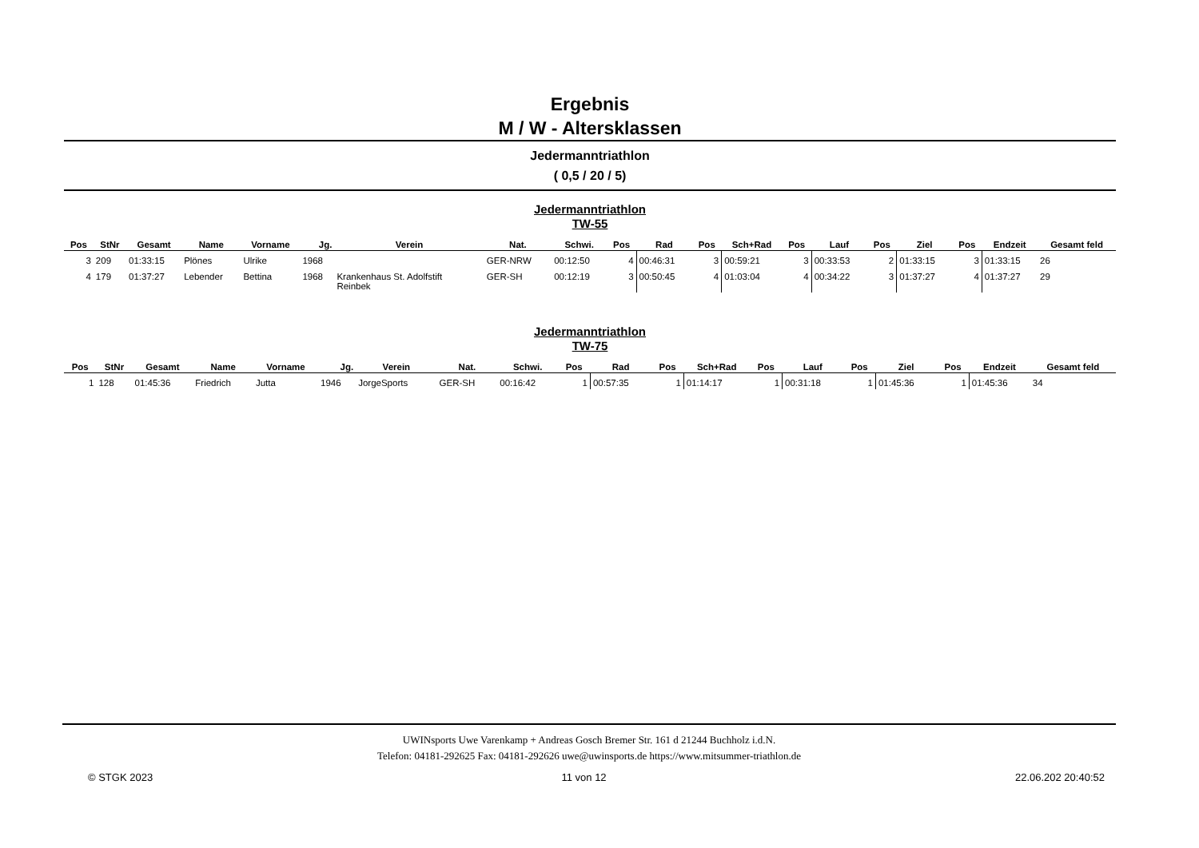Ergebnis
M / W - Altersklassen
Jedermanntriathlon
( 0,5 / 20 / 5)
Jedermanntriathlon
TW-55
| Pos | StNr | Gesamt | Name | Vorname | Jg. | Verein | Nat. | Schwi. | Pos | Rad | Pos | Sch+Rad | Pos | Lauf | Pos | Ziel | Pos | Endzeit | Gesamt feld |
| --- | --- | --- | --- | --- | --- | --- | --- | --- | --- | --- | --- | --- | --- | --- | --- | --- | --- | --- | --- |
| 3 | 209 | 01:33:15 | Plönes | Ulrike | 1968 | | GER-NRW | 00:12:50 | 4 | 00:46:31 | 3 | 00:59:21 | 3 | 00:33:53 | 2 | 01:33:15 | 3 | 01:33:15 | 26 |
| 4 | 179 | 01:37:27 | Lebender | Bettina | 1968 | Krankenhaus St. Adolfstift Reinbek | GER-SH | 00:12:19 | 3 | 00:50:45 | 4 | 01:03:04 | 4 | 00:34:22 | 3 | 01:37:27 | 4 | 01:37:27 | 29 |
Jedermanntriathlon
TW-75
| Pos | StNr | Gesamt | Name | Vorname | Jg. | Verein | Nat. | Schwi. | Pos | Rad | Pos | Sch+Rad | Pos | Lauf | Pos | Ziel | Pos | Endzeit | Gesamt feld |
| --- | --- | --- | --- | --- | --- | --- | --- | --- | --- | --- | --- | --- | --- | --- | --- | --- | --- | --- | --- |
| 1 | 128 | 01:45:36 | Friedrich | Jutta | 1946 | JorgeSports | GER-SH | 00:16:42 | 1 | 00:57:35 | 1 | 01:14:17 | 1 | 00:31:18 | 1 | 01:45:36 | 1 | 01:45:36 | 34 |
UWINsports Uwe Varenkamp + Andreas Gosch Bremer Str. 161 d 21244 Buchholz i.d.N.
Telefon: 04181-292625 Fax: 04181-292626 uwe@uwinsports.de https://www.mitsummer-triathlon.de
© STGK 2023 11 von 12 22.06.202 20:40:52